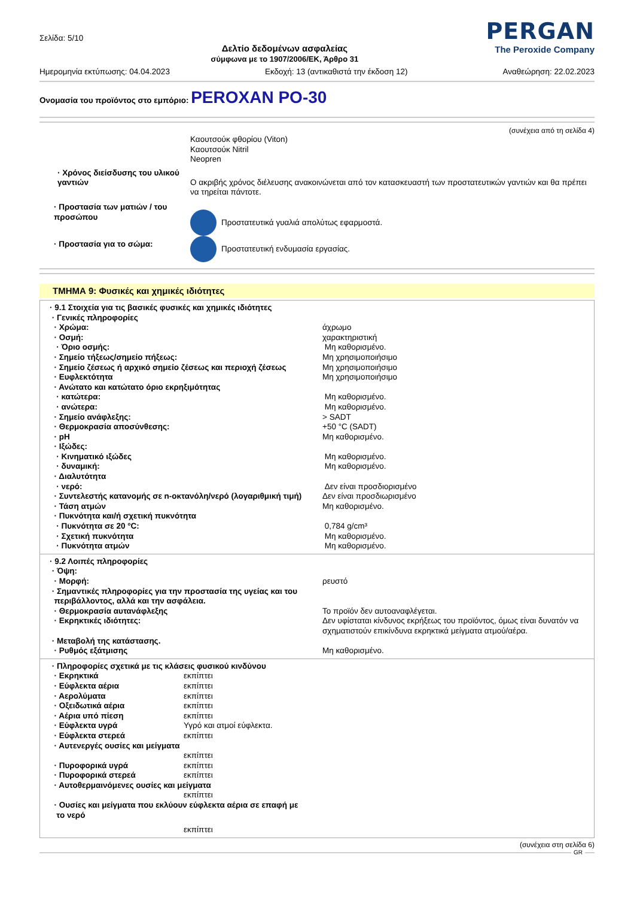Σελίδα: 5/10
Δελτίο δεδομένων ασφαλείας
σύμφωνα με το 1907/2006/ΕΚ, Άρθρο 31
PERGAN
The Peroxide Company
Ημερομηνία εκτύπωσης: 04.04.2023 Εκδοχή: 13 (αντικαθιστά την έκδοση 12) Αναθεώρηση: 22.02.2023
Ονομασία του προϊόντος στο εμπόριο: PEROXAN PO-30
(συνέχεια από τη σελίδα 4)
| | Καουτσούκ φθορίου (Viton) Καουτσούκ Nitril Neopren |
| · Χρόνος διείσδυσης του υλικού γαντιών | Ο ακριβής χρόνος διέλευσης ανακοινώνεται από τον κατασκευαστή των προστατευτικών γαντιών και θα πρέπει να τηρείται πάντοτε. |
| · Προστασία των ματιών / του προσώπου | Προστατευτικά γυαλιά απολύτως εφαρμοστά. |
| · Προστασία για το σώμα: | Προστατευτική ενδυμασία εργασίας. |
ΤΜΗΜΑ 9: Φυσικές και χημικές ιδιότητες
| · 9.1 Στοιχεία για τις βασικές φυσικές και χημικές ιδιότητες | |
| · Γενικές πληροφορίες | |
| · Χρώμα: | άχρωμο |
| · Οσμή: | χαρακτηριστική |
| · Όριο οσμής: | Μη καθορισμένο. |
| · Σημείο τήξεως/σημείο πήξεως: | Μη χρησιμοποιήσιμο |
| · Σημείο ζέσεως ή αρχικό σημείο ζέσεως και περιοχή ζέσεως | Μη χρησιμοποιήσιμο |
| · Ευφλεκτότητα | Μη χρησιμοποιήσιμο |
| · Ανώτατο και κατώτατο όριο εκρηξιμότητας | |
| · κατώτερα: | Μη καθορισμένο. |
| · ανώτερα: | Μη καθορισμένο. |
| · Σημείο ανάφλεξης: | > SADT |
| · Θερμοκρασία αποσύνθεσης: | +50 °C (SADT) |
| · pH | Μη καθορισμένο. |
| · Ιξώδες: | |
| · Κινηματικό ιξώδες | Μη καθορισμένο. |
| · δυναμική: | Μη καθορισμένο. |
| · Διαλυτότητα | |
| · νερό: | Δεν είναι προσδιορισμένο |
| · Συντελεστής κατανομής σε n-οκτανόλη/νερό (λογαριθμική τιμή) | Δεν είναι προσδιωρισμένο |
| · Τάση ατμών | Μη καθορισμένο. |
| · Πυκνότητα και/ή σχετική πυκνότητα | |
| · Πυκνότητα σε 20 °C: | 0,784 g/cm³ |
| · Σχετική πυκνότητα | Μη καθορισμένο. |
| · Πυκνότητα ατμών | Μη καθορισμένο. |
| · 9.2 Λοιπές πληροφορίες | |
| · Όψη: | |
| · Μορφή: | ρευστό |
| · Σημαντικές πληροφορίες για την προστασία της υγείας και του περιβάλλοντος, αλλά και την ασφάλεια. | |
| · Θερμοκρασία αυτανάφλεξης | Το προϊόν δεν αυτοαναφλέγεται. |
| · Εκρηκτικές ιδιότητες: | Δεν υφίσταται κίνδυνος εκρήξεως του προϊόντος, όμως είναι δυνατόν να σχηματιστούν επικίνδυνα εκρηκτικά μείγματα ατμού/αέρα. |
| · Μεταβολή της κατάστασης. | |
| · Ρυθμός εξάτμισης | Μη καθορισμένο. |
| · Πληροφορίες σχετικά με τις κλάσεις φυσικού κινδύνου | |
| · Εκρηκτικά | εκπίπτει |
| · Εύφλεκτα αέρια | εκπίπτει |
| · Αερολύματα | εκπίπτει |
| · Οξειδωτικά αέρια | εκπίπτει |
| · Αέρια υπό πίεση | εκπίπτει |
| · Εύφλεκτα υγρά | Υγρό και ατμοί εύφλεκτα. |
| · Εύφλεκτα στερεά | εκπίπτει |
| · Αυτενεργές ουσίες και μείγματα | |
| | εκπίπτει |
| · Πυροφορικά υγρά | εκπίπτει |
| · Πυροφορικά στερεά | εκπίπτει |
| · Αυτοθερμαινόμενες ουσίες και μείγματα | |
| | εκπίπτει |
| · Ουσίες και μείγματα που εκλύουν εύφλεκτα αέρια σε επαφή με το νερό | |
| | εκπίπτει |
(συνέχεια στη σελίδα 6)
GR